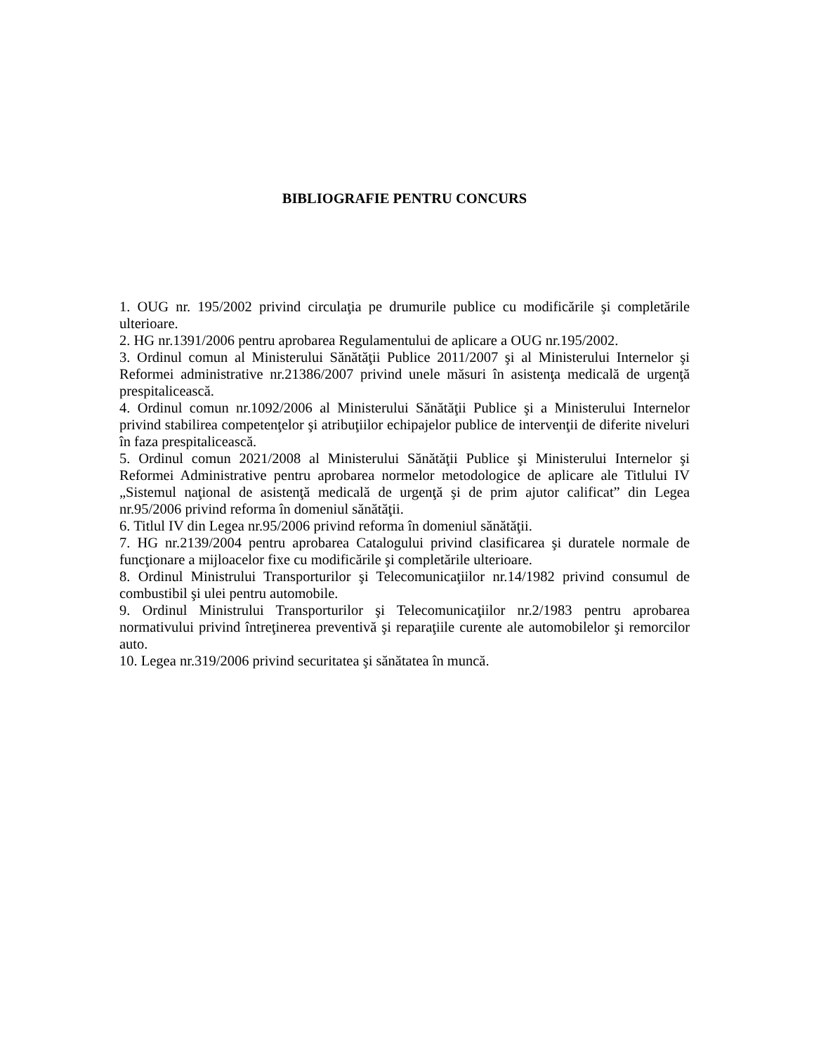BIBLIOGRAFIE PENTRU CONCURS
1. OUG nr. 195/2002 privind circulaţia pe drumurile publice cu modificările şi completările ulterioare.
2. HG nr.1391/2006 pentru aprobarea Regulamentului de aplicare a OUG nr.195/2002.
3. Ordinul comun al Ministerului Sănătăţii Publice 2011/2007 şi al Ministerului Internelor şi Reformei administrative nr.21386/2007 privind unele măsuri în asistenţa medicală de urgenţă prespitalicească.
4. Ordinul comun nr.1092/2006 al Ministerului Sănătăţii Publice şi a Ministerului Internelor privind stabilirea competenţelor şi atribuţiilor echipajelor publice de intervenţii de diferite niveluri în faza prespitalicească.
5. Ordinul comun 2021/2008 al Ministerului Sănătăţii Publice şi Ministerului Internelor şi Reformei Administrative pentru aprobarea normelor metodologice de aplicare ale Titlului IV „Sistemul naţional de asistenţă medicală de urgenţă şi de prim ajutor calificat” din Legea nr.95/2006 privind reforma în domeniul sănătăţii.
6. Titlul IV din Legea nr.95/2006 privind reforma în domeniul sănătăţii.
7. HG nr.2139/2004 pentru aprobarea Catalogului privind clasificarea şi duratele normale de funcţionare a mijloacelor fixe cu modificările şi completările ulterioare.
8. Ordinul Ministrului Transporturilor şi Telecomunicaţiilor nr.14/1982 privind consumul de combustibil şi ulei pentru automobile.
9. Ordinul Ministrului Transporturilor şi Telecomunicaţiilor nr.2/1983 pentru aprobarea normativului privind întreţinerea preventivă şi reparaţiile curente ale automobilelor şi remorcilor auto.
10. Legea nr.319/2006 privind securitatea şi sănătatea în muncă.